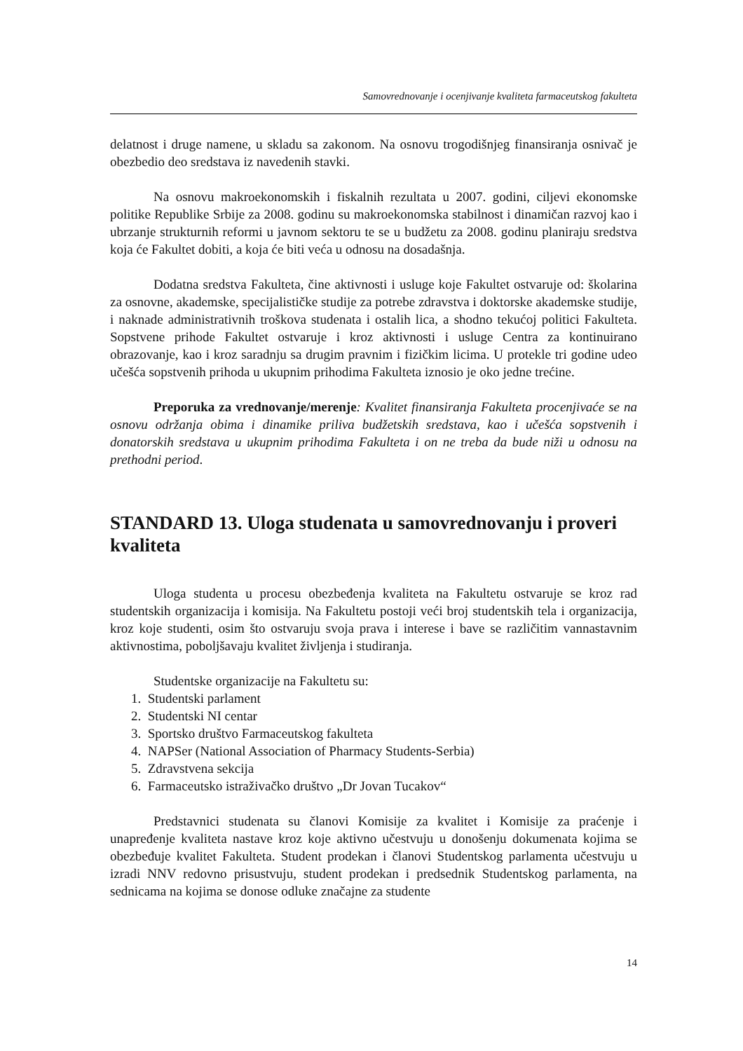Samovrednovanje i ocenjivanje kvaliteta farmaceutskog fakulteta
delatnost i druge namene, u skladu sa zakonom. Na osnovu trogodišnjeg finansiranja osnivač je obezbedio deo sredstava iz navedenih stavki.
Na osnovu makroekonomskih i fiskalnih rezultata u 2007. godini, ciljevi ekonomske politike Republike Srbije za 2008. godinu su makroekonomska stabilnost i dinamičan razvoj kao i ubrzanje strukturnih reformi u javnom sektoru te se u budžetu za 2008. godinu planiraju sredstva koja će Fakultet dobiti, a koja će biti veća u odnosu na dosadašnja.
Dodatna sredstva Fakulteta, čine aktivnosti i usluge koje Fakultet ostvaruje od: školarina za osnovne, akademske, specijalističke studije za potrebe zdravstva i doktorske akademske studije, i naknade administrativnih troškova studenata i ostalih lica, a shodno tekućoj politici Fakulteta. Sopstvene prihode Fakultet ostvaruje i kroz aktivnosti i usluge Centra za kontinuirano obrazovanje, kao i kroz saradnju sa drugim pravnim i fizičkim licima. U protekle tri godine udeo učešća sopstvenih prihoda u ukupnim prihodima Fakulteta iznosio je oko jedne trećine.
Preporuka za vrednovanje/merenje: Kvalitet finansiranja Fakulteta procenjivaće se na osnovu održanja obima i dinamike priliva budžetskih sredstava, kao i učešća sopstvenih i donatorskih sredstava u ukupnim prihodima Fakulteta i on ne treba da bude niži u odnosu na prethodni period.
STANDARD 13. Uloga studenata u samovrednovanju i proveri kvaliteta
Uloga studenta u procesu obezbeđenja kvaliteta na Fakultetu ostvaruje se kroz rad studentskih organizacija i komisija. Na Fakultetu postoji veći broj studentskih tela i organizacija, kroz koje studenti, osim što ostvaruju svoja prava i interese i bave se različitim vannastavnim aktivnostima, poboljšavaju kvalitet življenja i studiranja.
Studentske organizacije na Fakultetu su:
1. Studentski parlament
2. Studentski NI centar
3. Sportsko društvo Farmaceutskog fakulteta
4. NAPSer (National Association of Pharmacy Students-Serbia)
5. Zdravstvena sekcija
6. Farmaceutsko istraživačko društvo „Dr Jovan Tucakov“
Predstavnici studenata su članovi Komisije za kvalitet i Komisije za praćenje i unapređenje kvaliteta nastave kroz koje aktivno učestvuju u donošenju dokumenata kojima se obezbeđuje kvalitet Fakulteta. Student prodekan i članovi Studentskog parlamenta učestvuju u izradi NNV redovno prisustvuju, student prodekan i predsednik Studentskog parlamenta, na sednicama na kojima se donose odluke značajne za studente
14